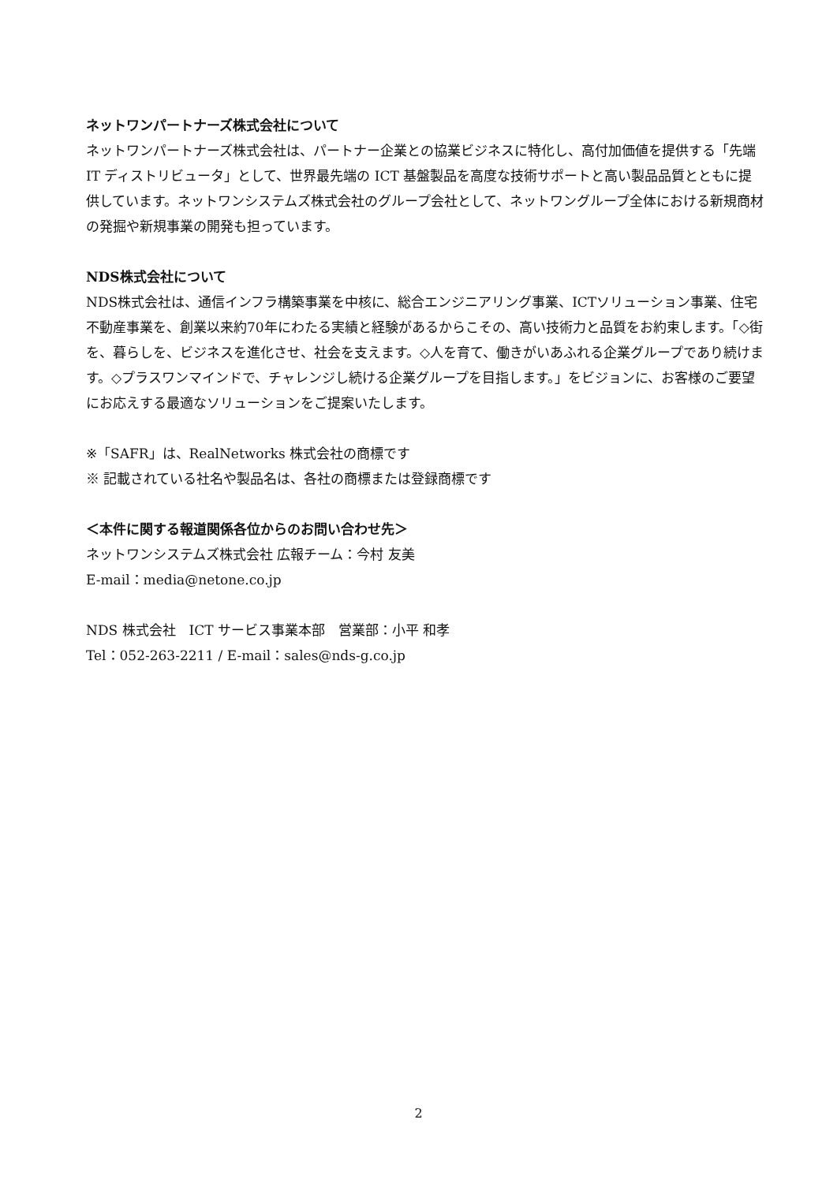ネットワンパートナーズ株式会社について
ネットワンパートナーズ株式会社は、パートナー企業との協業ビジネスに特化し、高付加価値を提供する「先端 IT ディストリビュータ」として、世界最先端の ICT 基盤製品を高度な技術サポートと高い製品品質とともに提供しています。ネットワンシステムズ株式会社のグループ会社として、ネットワングループ全体における新規商材の発掘や新規事業の開発も担っています。
NDS株式会社について
NDS株式会社は、通信インフラ構築事業を中核に、総合エンジニアリング事業、ICTソリューション事業、住宅不動産事業を、創業以来約70年にわたる実績と経験があるからこその、高い技術力と品質をお約束します。「◇街を、暮らしを、ビジネスを進化させ、社会を支えます。◇人を育て、働きがいあふれる企業グループであり続けます。◇プラスワンマインドで、チャレンジし続ける企業グループを目指します。」をビジョンに、お客様のご要望にお応えする最適なソリューションをご提案いたします。
※「SAFR」は、RealNetworks 株式会社の商標です
※ 記載されている社名や製品名は、各社の商標または登録商標です
＜本件に関する報道関係各位からのお問い合わせ先＞
ネットワンシステムズ株式会社 広報チーム：今村 友美
E-mail：media@netone.co.jp
NDS 株式会社　ICT サービス事業本部　営業部：小平 和孝
Tel：052-263-2211 / E-mail：sales@nds-g.co.jp
2